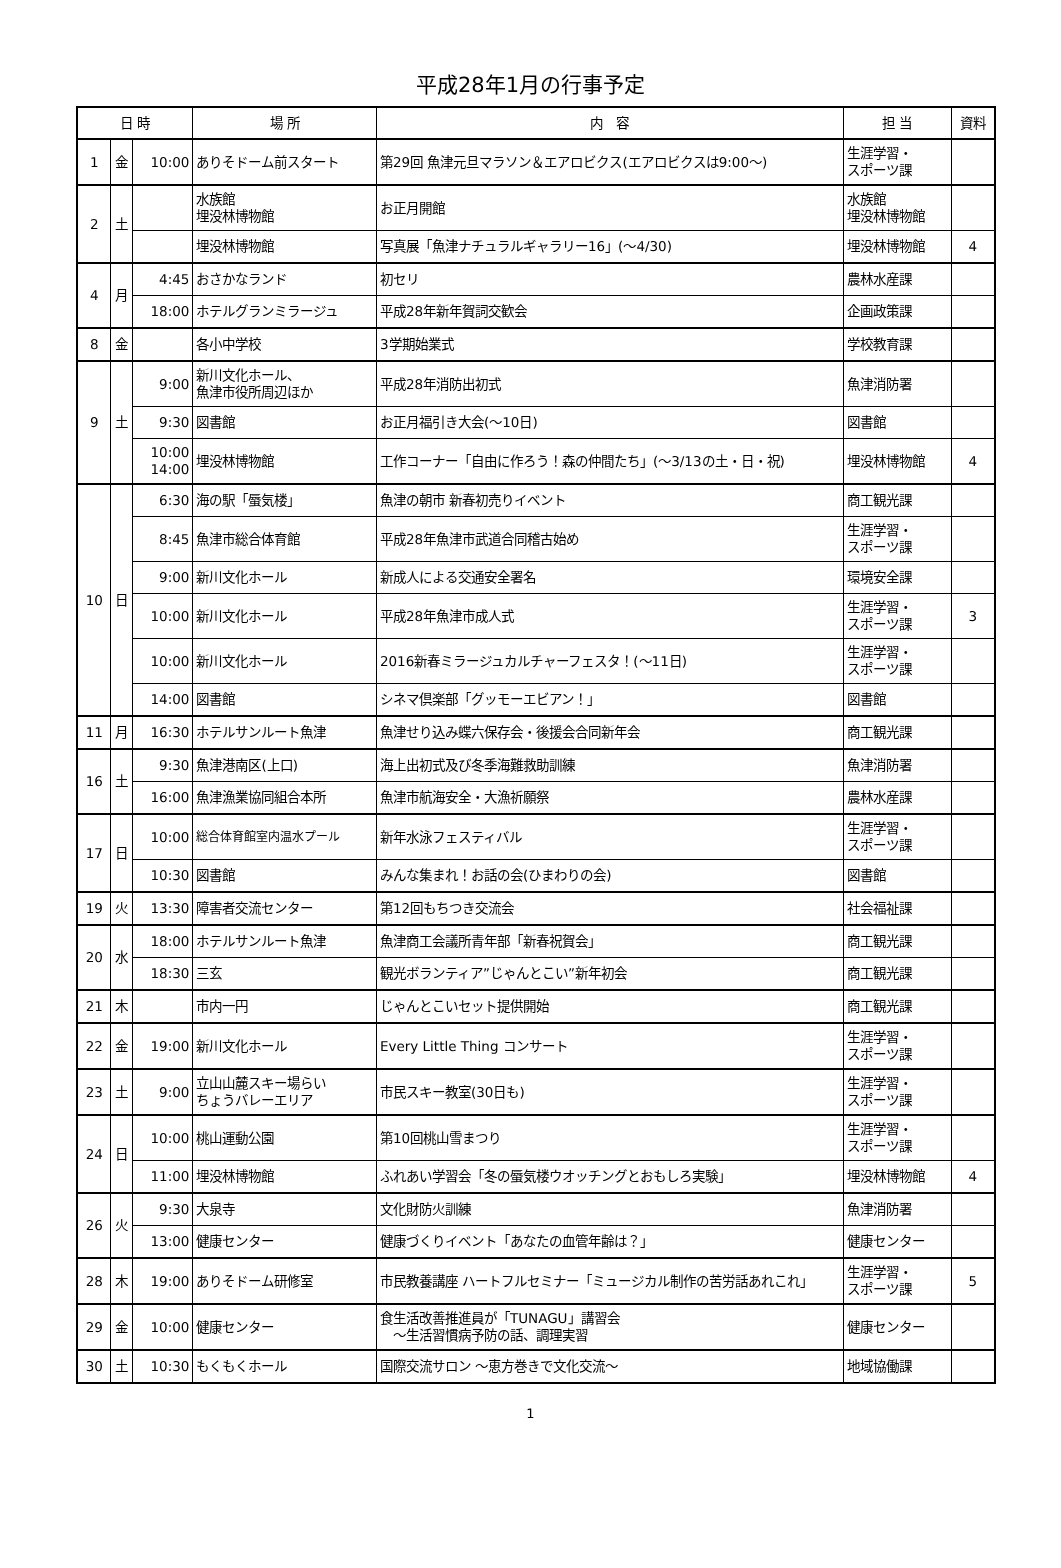平成28年1月の行事予定
| 日 時 | | | 場 所 | 内 容 | 担 当 | 資料 |
| --- | --- | --- | --- | --- | --- | --- |
| 1 | 金 | 10:00 | ありそドーム前スタート | 第29回 魚津元旦マラソン＆エアロビクス(エアロビクスは9:00～) | 生涯学習・ スポーツ課 | |
| 2 | 土 | | 水族館 埋没林博物館 | お正月開館 | 水族館 埋没林博物館 | |
| | | | 埋没林博物館 | 写真展「魚津ナチュラルギャラリー16」(～4/30) | 埋没林博物館 | 4 |
| 4 | 月 | 4:45 | おさかなランド | 初セリ | 農林水産課 | |
| | | 18:00 | ホテルグランミラージュ | 平成28年新年賀詞交歓会 | 企画政策課 | |
| 8 | 金 | | 各小中学校 | 3学期始業式 | 学校教育課 | |
| 9 | 土 | 9:00 | 新川文化ホール、 魚津市役所周辺ほか | 平成28年消防出初式 | 魚津消防署 | |
| | | 9:30 | 図書館 | お正月福引き大会(～10日) | 図書館 | |
| | | 10:00 14:00 | 埋没林博物館 | 工作コーナー「自由に作ろう！森の仲間たち」(～3/13の土・日・祝) | 埋没林博物館 | 4 |
| 10 | 日 | 6:30 | 海の駅「蜃気楼」 | 魚津の朝市 新春初売りイベント | 商工観光課 | |
| | | 8:45 | 魚津市総合体育館 | 平成28年魚津市武道合同稽古始め | 生涯学習・ スポーツ課 | |
| | | 9:00 | 新川文化ホール | 新成人による交通安全署名 | 環境安全課 | |
| | | 10:00 | 新川文化ホール | 平成28年魚津市成人式 | 生涯学習・ スポーツ課 | 3 |
| | | 10:00 | 新川文化ホール | 2016新春ミラージュカルチャーフェスタ！(～11日) | 生涯学習・ スポーツ課 | |
| | | 14:00 | 図書館 | シネマ倶楽部「グッモーエビアン！」 | 図書館 | |
| 11 | 月 | 16:30 | ホテルサンルート魚津 | 魚津せり込み蝶六保存会・後援会合同新年会 | 商工観光課 | |
| 16 | 土 | 9:30 | 魚津港南区(上口) | 海上出初式及び冬季海難救助訓練 | 魚津消防署 | |
| | | 16:00 | 魚津漁業協同組合本所 | 魚津市航海安全・大漁祈願祭 | 農林水産課 | |
| 17 | 日 | 10:00 | 総合体育館室内温水プール | 新年水泳フェスティバル | 生涯学習・ スポーツ課 | |
| | | 10:30 | 図書館 | みんな集まれ！お話の会(ひまわりの会) | 図書館 | |
| 19 | 火 | 13:30 | 障害者交流センター | 第12回もちつき交流会 | 社会福祉課 | |
| 20 | 水 | 18:00 | ホテルサンルート魚津 | 魚津商工会議所青年部「新春祝賀会」 | 商工観光課 | |
| | | 18:30 | 三玄 | 観光ボランティア”じゃんとこい”新年初会 | 商工観光課 | |
| 21 | 木 | | 市内一円 | じゃんとこいセット提供開始 | 商工観光課 | |
| 22 | 金 | 19:00 | 新川文化ホール | Every Little Thing コンサート | 生涯学習・ スポーツ課 | |
| 23 | 土 | 9:00 | 立山山麓スキー場らい ちょうバレーエリア | 市民スキー教室(30日も) | 生涯学習・ スポーツ課 | |
| 24 | 日 | 10:00 | 桃山運動公園 | 第10回桃山雪まつり | 生涯学習・ スポーツ課 | |
| | | 11:00 | 埋没林博物館 | ふれあい学習会「冬の蜃気楼ウオッチングとおもしろ実験」 | 埋没林博物館 | 4 |
| 26 | 火 | 9:30 | 大泉寺 | 文化財防火訓練 | 魚津消防署 | |
| | | 13:00 | 健康センター | 健康づくりイベント「あなたの血管年齢は？」 | 健康センター | |
| 28 | 木 | 19:00 | ありそドーム研修室 | 市民教養講座 ハートフルセミナー「ミュージカル制作の苦労話あれこれ」 | 生涯学習・ スポーツ課 | 5 |
| 29 | 金 | 10:00 | 健康センター | 食生活改善推進員が「TUNAGU」講習会 ～生活習慣病予防の話、調理実習 | 健康センター | |
| 30 | 土 | 10:30 | もくもくホール | 国際交流サロン ～恵方巻きで文化交流～ | 地域協働課 | |
1